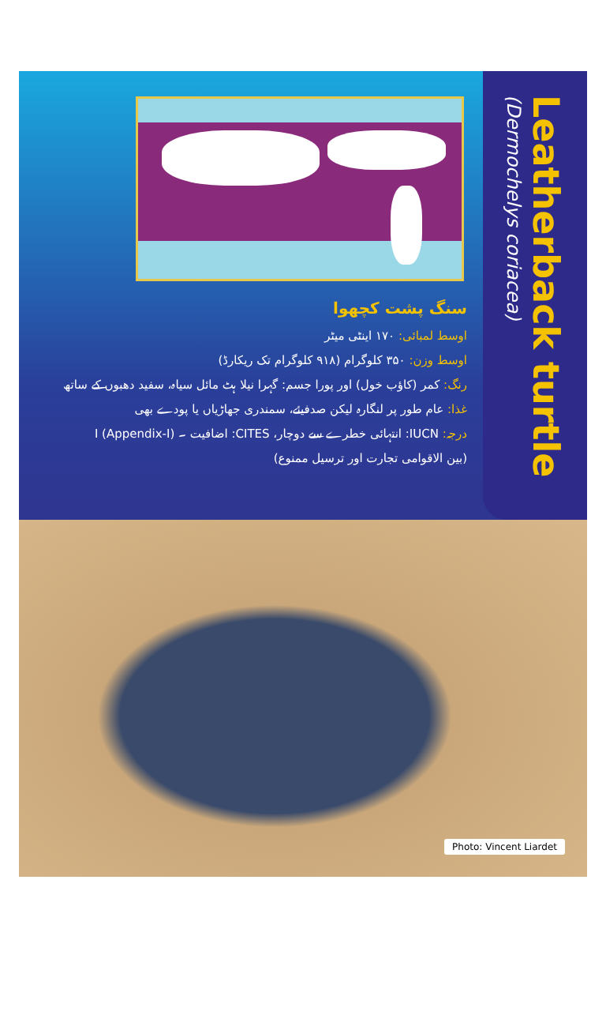سنگ پشت کچھوا
اوسط لمبائی: ۱۷۰ اینٹی میٹر
اوسط وزن: ۳۵۰ کلوگرام (۹۱۸ کلوگرام تک ریکارڈ)
رنگ: کمر (کاؤب خول) اور پورا جسم: گہرا نیلا ہٹ مائل سیاہ، سفید دھبوں کے ساتھ
غذا: عام طور پر لنگارہ لیکن صدفیئے، سمندری جھاڑیاں یا پودے بھی
درجہ: IUCN: انتہائی خطرے سے دوچار، CITES: اضافیت ۔ I (Appendix-I)
(بین الاقوامی تجارت اور ترسیل ممنوع)
Leatherback turtle
(Dermochelys coriacea)
Photo: Vincent Liardet